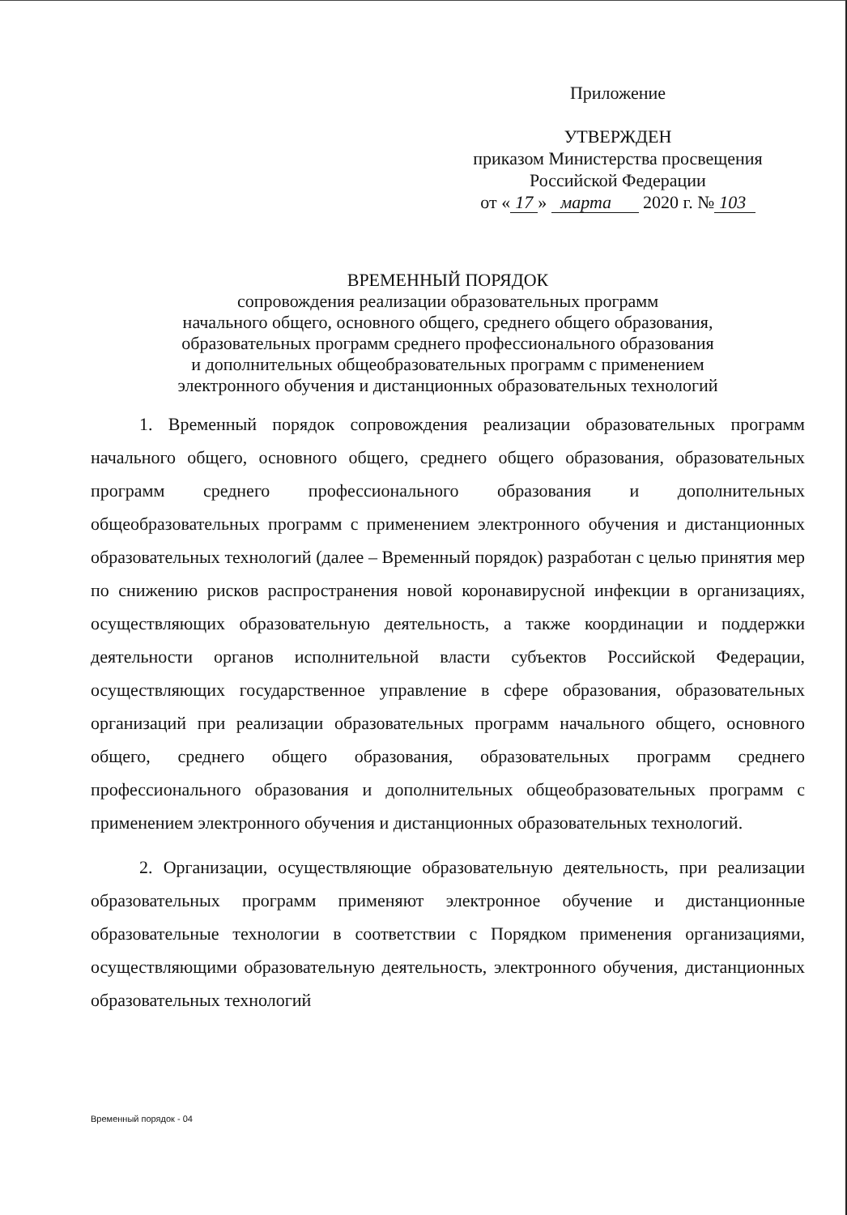Приложение
УТВЕРЖДЕН
приказом Министерства просвещения
Российской Федерации
от « 17 » марта 2020 г. № 103
ВРЕМЕННЫЙ ПОРЯДОК
сопровождения реализации образовательных программ
начального общего, основного общего, среднего общего образования,
образовательных программ среднего профессионального образования
и дополнительных общеобразовательных программ с применением
электронного обучения и дистанционных образовательных технологий
1. Временный порядок сопровождения реализации образовательных программ начального общего, основного общего, среднего общего образования, образовательных программ среднего профессионального образования и дополнительных общеобразовательных программ с применением электронного обучения и дистанционных образовательных технологий (далее – Временный порядок) разработан с целью принятия мер по снижению рисков распространения новой коронавирусной инфекции в организациях, осуществляющих образовательную деятельность, а также координации и поддержки деятельности органов исполнительной власти субъектов Российской Федерации, осуществляющих государственное управление в сфере образования, образовательных организаций при реализации образовательных программ начального общего, основного общего, среднего общего образования, образовательных программ среднего профессионального образования и дополнительных общеобразовательных программ с применением электронного обучения и дистанционных образовательных технологий.
2. Организации, осуществляющие образовательную деятельность, при реализации образовательных программ применяют электронное обучение и дистанционные образовательные технологии в соответствии с Порядком применения организациями, осуществляющими образовательную деятельность, электронного обучения, дистанционных образовательных технологий
Временный порядок - 04